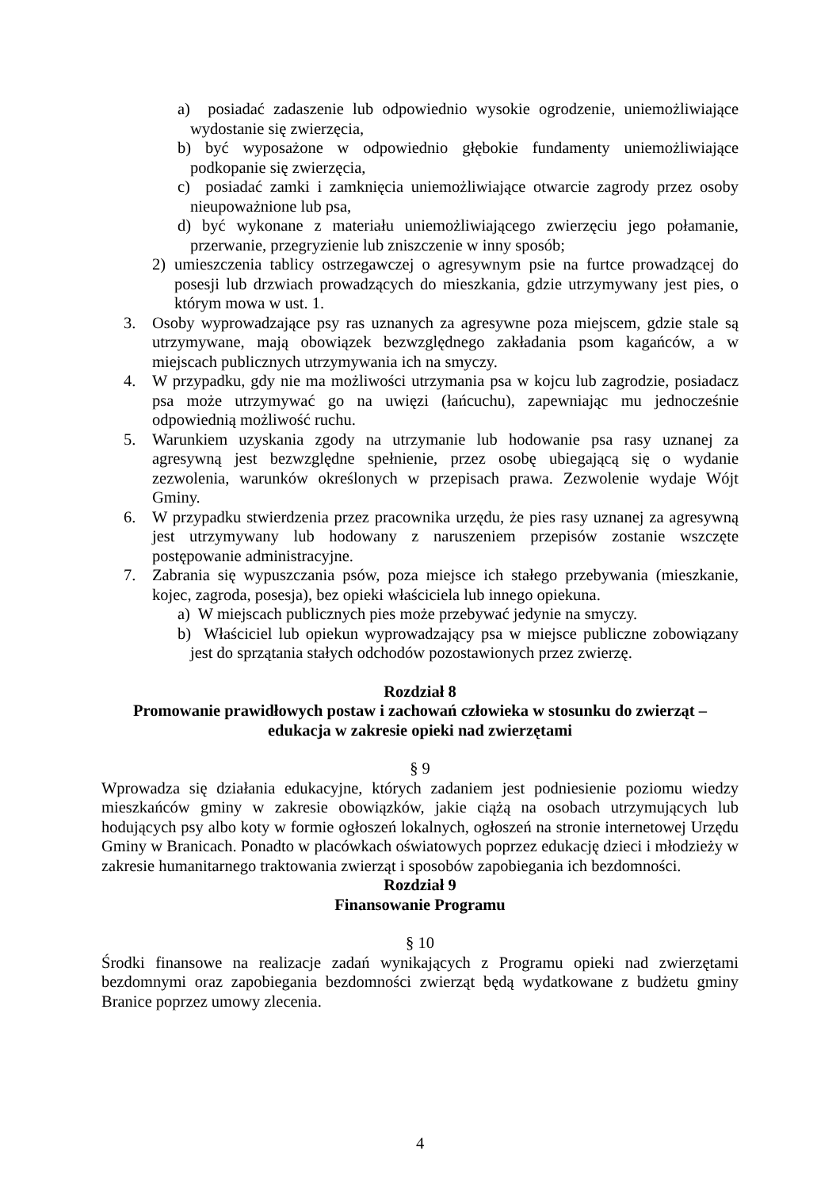a) posiadać zadaszenie lub odpowiednio wysokie ogrodzenie, uniemożliwiające wydostanie się zwierzęcia,
b) być wyposażone w odpowiednio głębokie fundamenty uniemożliwiające podkopanie się zwierzęcia,
c) posiadać zamki i zamknięcia uniemożliwiające otwarcie zagrody przez osoby nieupoważnione lub psa,
d) być wykonane z materiału uniemożliwiającego zwierzęciu jego połamanie, przerwanie, przegryzienie lub zniszczenie w inny sposób;
2) umieszczenia tablicy ostrzegawczej o agresywnym psie na furtce prowadzącej do posesji lub drzwiach prowadzących do mieszkania, gdzie utrzymywany jest pies, o którym mowa w ust. 1.
3. Osoby wyprowadzające psy ras uznanych za agresywne poza miejscem, gdzie stale są utrzymywane, mają obowiązek bezwzględnego zakładania psom kagańców, a w miejscach publicznych utrzymywania ich na smyczy.
4. W przypadku, gdy nie ma możliwości utrzymania psa w kojcu lub zagrodzie, posiadacz psa może utrzymywać go na uwięzi (łańcuchu), zapewniając mu jednocześnie odpowiednią możliwość ruchu.
5. Warunkiem uzyskania zgody na utrzymanie lub hodowanie psa rasy uznanej za agresywną jest bezwzględne spełnienie, przez osobę ubiegającą się o wydanie zezwolenia, warunków określonych w przepisach prawa. Zezwolenie wydaje Wójt Gminy.
6. W przypadku stwierdzenia przez pracownika urzędu, że pies rasy uznanej za agresywną jest utrzymywany lub hodowany z naruszeniem przepisów zostanie wszczęte postępowanie administracyjne.
7. Zabrania się wypuszczania psów, poza miejsce ich stałego przebywania (mieszkanie, kojec, zagroda, posesja), bez opieki właściciela lub innego opiekuna.
a) W miejscach publicznych pies może przebywać jedynie na smyczy.
b) Właściciel lub opiekun wyprowadzający psa w miejsce publiczne zobowiązany jest do sprzątania stałych odchodów pozostawionych przez zwierzę.
Rozdział 8
Promowanie prawidłowych postaw i zachowań człowieka w stosunku do zwierząt –
edukacja w zakresie opieki nad zwierzętami
§ 9
Wprowadza się działania edukacyjne, których zadaniem jest podniesienie poziomu wiedzy mieszkańców gminy w zakresie obowiązków, jakie ciążą na osobach utrzymujących lub hodujących psy albo koty w formie ogłoszeń lokalnych, ogłoszeń na stronie internetowej Urzędu Gminy w Branicach. Ponadto w placówkach oświatowych poprzez edukację dzieci i młodzieży w zakresie humanitarnego traktowania zwierząt i sposobów zapobiegania ich bezdomności.
Rozdział 9
Finansowanie Programu
§ 10
Środki finansowe na realizacje zadań wynikających z Programu opieki nad zwierzętami bezdomnymi oraz zapobiegania bezdomności zwierząt będą wydatkowane z budżetu gminy Branice poprzez umowy zlecenia.
4